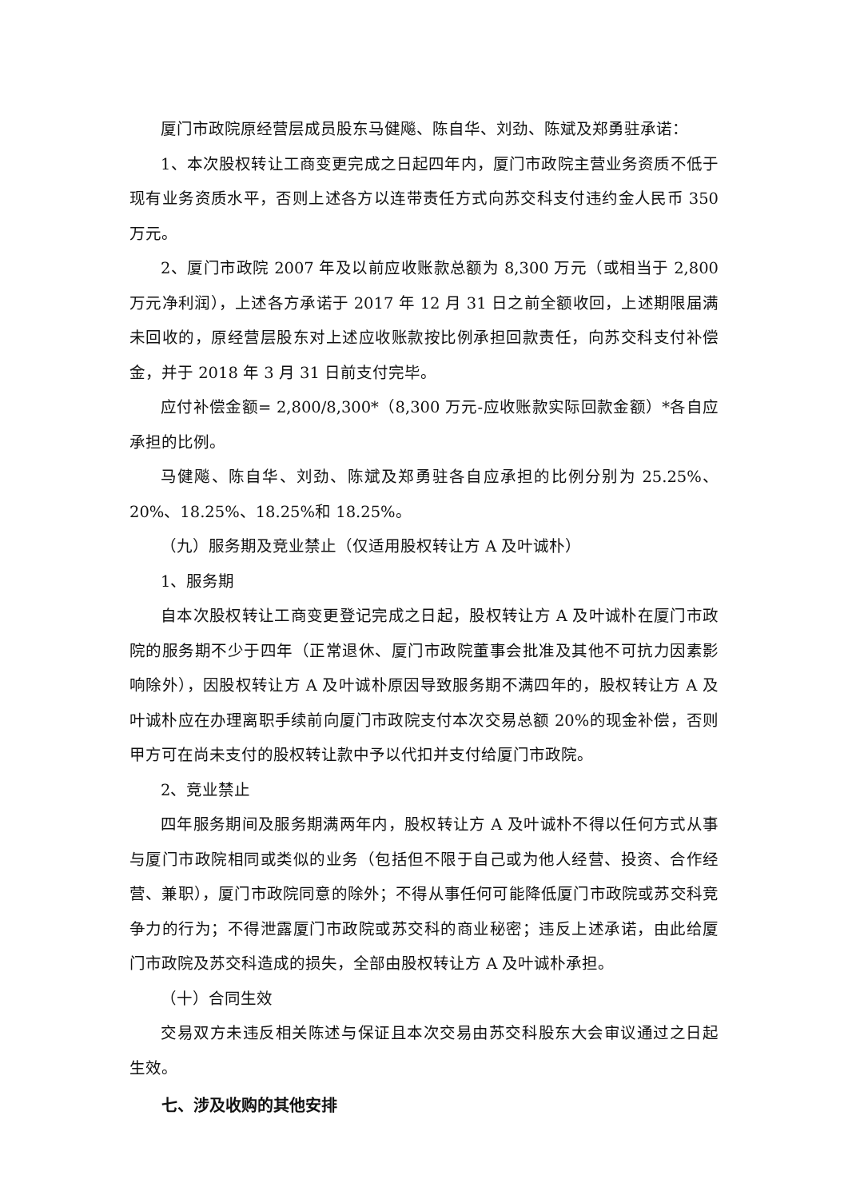厦门市政院原经营层成员股东马健飚、陈自华、刘劲、陈斌及郑勇驻承诺：
1、本次股权转让工商变更完成之日起四年内，厦门市政院主营业务资质不低于现有业务资质水平，否则上述各方以连带责任方式向苏交科支付违约金人民币 350 万元。
2、厦门市政院 2007 年及以前应收账款总额为 8,300 万元（或相当于 2,800 万元净利润），上述各方承诺于 2017 年 12 月 31 日之前全额收回，上述期限届满未回收的，原经营层股东对上述应收账款按比例承担回款责任，向苏交科支付补偿金，并于 2018 年 3 月 31 日前支付完毕。
应付补偿金额= 2,800/8,300*（8,300 万元-应收账款实际回款金额）*各自应承担的比例。
马健飚、陈自华、刘劲、陈斌及郑勇驻各自应承担的比例分别为 25.25%、20%、18.25%、18.25%和 18.25%。
（九）服务期及竞业禁止（仅适用股权转让方 A 及叶诚朴）
1、服务期
自本次股权转让工商变更登记完成之日起，股权转让方 A 及叶诚朴在厦门市政院的服务期不少于四年（正常退休、厦门市政院董事会批准及其他不可抗力因素影响除外），因股权转让方 A 及叶诚朴原因导致服务期不满四年的，股权转让方 A 及叶诚朴应在办理离职手续前向厦门市政院支付本次交易总额 20%的现金补偿，否则甲方可在尚未支付的股权转让款中予以代扣并支付给厦门市政院。
2、竞业禁止
四年服务期间及服务期满两年内，股权转让方 A 及叶诚朴不得以任何方式从事与厦门市政院相同或类似的业务（包括但不限于自己或为他人经营、投资、合作经营、兼职），厦门市政院同意的除外；不得从事任何可能降低厦门市政院或苏交科竞争力的行为；不得泄露厦门市政院或苏交科的商业秘密；违反上述承诺，由此给厦门市政院及苏交科造成的损失，全部由股权转让方 A 及叶诚朴承担。
（十）合同生效
交易双方未违反相关陈述与保证且本次交易由苏交科股东大会审议通过之日起生效。
七、涉及收购的其他安排